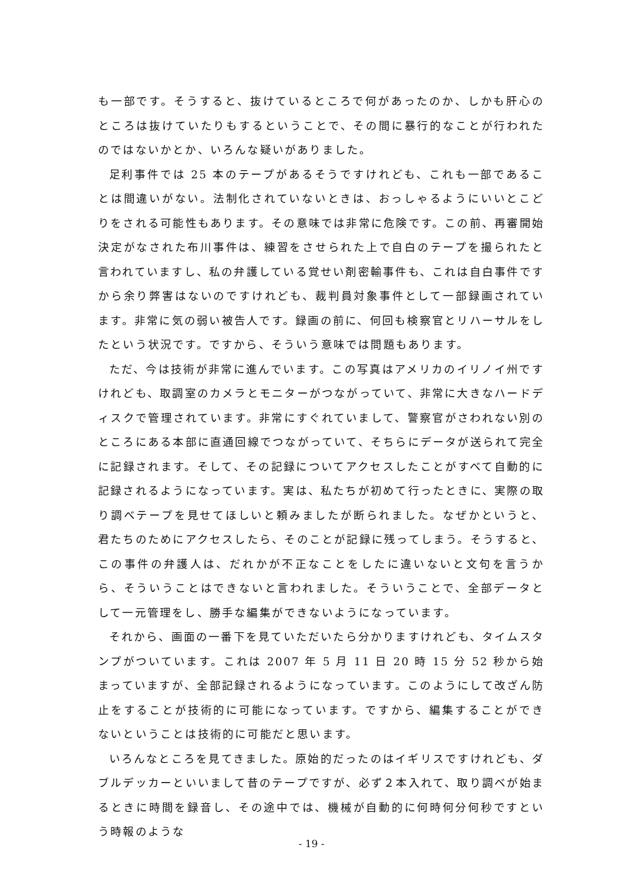も一部です。そうすると、抜けているところで何があったのか、しかも肝心のところは抜けていたりもするということで、その間に暴行的なことが行われたのではないかとか、いろんな疑いがありました。
足利事件では 25 本のテープがあるそうですけれども、これも一部であることは間違いがない。法制化されていないときは、おっしゃるようにいいとこどりをされる可能性もあります。その意味では非常に危険です。この前、再審開始決定がなされた布川事件は、練習をさせられた上で自白のテープを撮られたと言われていますし、私の弁護している覚せい剤密輸事件も、これは自白事件ですから余り弊害はないのですけれども、裁判員対象事件として一部録画されています。非常に気の弱い被告人です。録画の前に、何回も検察官とリハーサルをしたという状況です。ですから、そういう意味では問題もあります。
ただ、今は技術が非常に進んでいます。この写真はアメリカのイリノイ州ですけれども、取調室のカメラとモニターがつながっていて、非常に大きなハードディスクで管理されています。非常にすぐれていまして、警察官がさわれない別のところにある本部に直通回線でつながっていて、そちらにデータが送られて完全に記録されます。そして、その記録についてアクセスしたことがすべて自動的に記録されるようになっています。実は、私たちが初めて行ったときに、実際の取り調べテープを見せてほしいと頼みましたが断られました。なぜかというと、君たちのためにアクセスしたら、そのことが記録に残ってしまう。そうすると、この事件の弁護人は、だれかが不正なことをしたに違いないと文句を言うから、そういうことはできないと言われました。そういうことで、全部データとして一元管理をし、勝手な編集ができないようになっています。
それから、画面の一番下を見ていただいたら分かりますけれども、タイムスタンプがついています。これは 2007 年 5 月 11 日 20 時 15 分 52 秒から始まっていますが、全部記録されるようになっています。このようにして改ざん防止をすることが技術的に可能になっています。ですから、編集することができないということは技術的に可能だと思います。
いろんなところを見てきました。原始的だったのはイギリスですけれども、ダブルデッカーといいまして昔のテープですが、必ず２本入れて、取り調べが始まるときに時間を録音し、その途中では、機械が自動的に何時何分何秒ですという時報のような
- 19 -